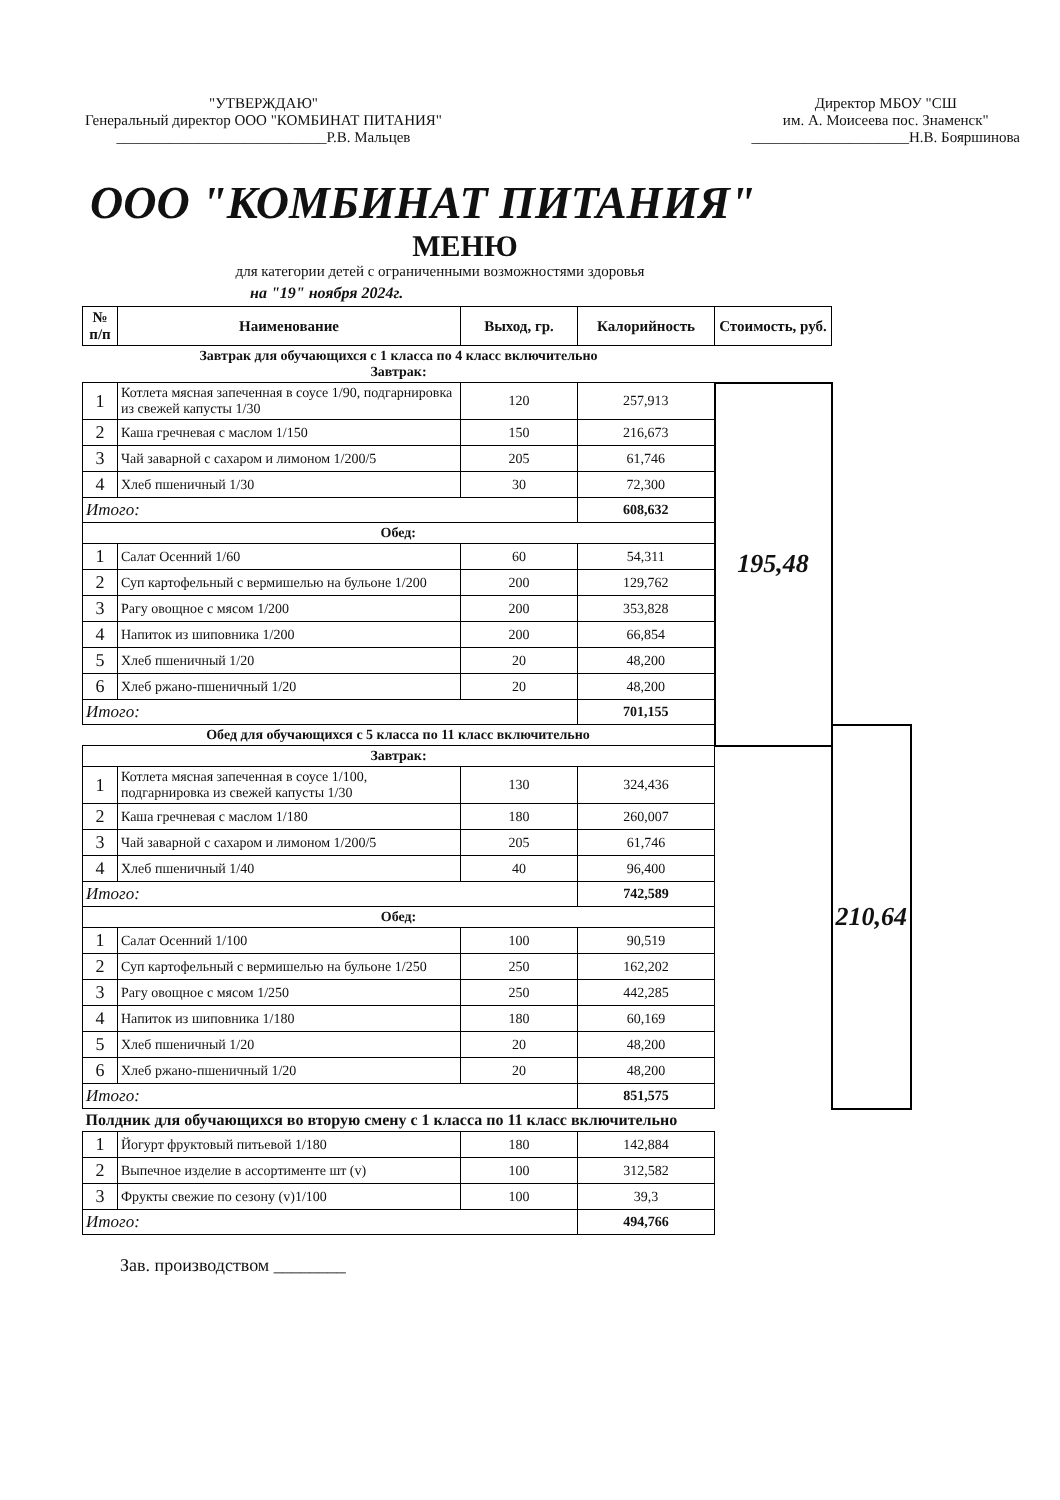"УТВЕРЖДАЮ"
Генеральный директор ООО "КОМБИНАТ ПИТАНИЯ"
____________________________Р.В. Мальцев
Директор МБОУ "СШ
им. А. Моисеева пос. Знаменск"
_____________________Н.В. Бояршинова
ООО "КОМБИНАТ ПИТАНИЯ"
МЕНЮ
для категории детей с ограниченными возможностями здоровья
на "19" ноября 2024г.
| № п/п | Наименование | Выход, гр. | Калорийность | Стоимость, руб. | |
| --- | --- | --- | --- | --- | --- |
| Завтрак для обучающихся с 1 класса по 4 класс включительно Завтрак: | | | | | |
| 1 | Котлета мясная запеченная в соусе 1/90, подгарнировка из свежей капусты 1/30 | 120 | 257,913 | 195,48 | |
| 2 | Каша гречневая с маслом 1/150 | 150 | 216,673 | | |
| 3 | Чай заварной с сахаром и лимоном 1/200/5 | 205 | 61,746 | | |
| 4 | Хлеб пшеничный 1/30 | 30 | 72,300 | | |
| Итого: | | | 608,632 | | |
| Обед: | | | | | |
| 1 | Салат Осенний 1/60 | 60 | 54,311 | | |
| 2 | Суп картофельный с вермишелью на бульоне 1/200 | 200 | 129,762 | | |
| 3 | Рагу овощное с мясом 1/200 | 200 | 353,828 | | |
| 4 | Напиток из шиповника 1/200 | 200 | 66,854 | | |
| 5 | Хлеб пшеничный 1/20 | 20 | 48,200 | | |
| 6 | Хлеб ржано-пшеничный 1/20 | 20 | 48,200 | | |
| Итого: | | | 701,155 | | |
| Обед для обучающихся с 5 класса по 11 класс включительно | | | | | 210,64 |
| Завтрак: | | | | | |
| 1 | Котлета мясная запеченная в соусе 1/100, подгарнировка из свежей капусты 1/30 | 130 | 324,436 | | |
| 2 | Каша гречневая с маслом 1/180 | 180 | 260,007 | | |
| 3 | Чай заварной с сахаром и лимоном 1/200/5 | 205 | 61,746 | | |
| 4 | Хлеб пшеничный 1/40 | 40 | 96,400 | | |
| Итого: | | | 742,589 | | |
| Обед: | | | | | |
| 1 | Салат Осенний 1/100 | 100 | 90,519 | | |
| 2 | Суп картофельный с вермишелью на бульоне 1/250 | 250 | 162,202 | | |
| 3 | Рагу овощное с мясом 1/250 | 250 | 442,285 | | |
| 4 | Напиток из шиповника 1/180 | 180 | 60,169 | | |
| 5 | Хлеб пшеничный 1/20 | 20 | 48,200 | | |
| 6 | Хлеб ржано-пшеничный 1/20 | 20 | 48,200 | | |
| Итого: | | | 851,575 | | |
| Полдник для обучающихся во вторую смену с 1 класса по 11 класс включительно | | | | | |
| 1 | Йогурт фруктовый питьевой 1/180 | 180 | 142,884 | | |
| 2 | Выпечное изделие в ассортименте шт (v) | 100 | 312,582 | | |
| 3 | Фрукты свежие по сезону (v)1/100 | 100 | 39,3 | | |
| Итого: | | | 494,766 | | |
Зав. производством ________